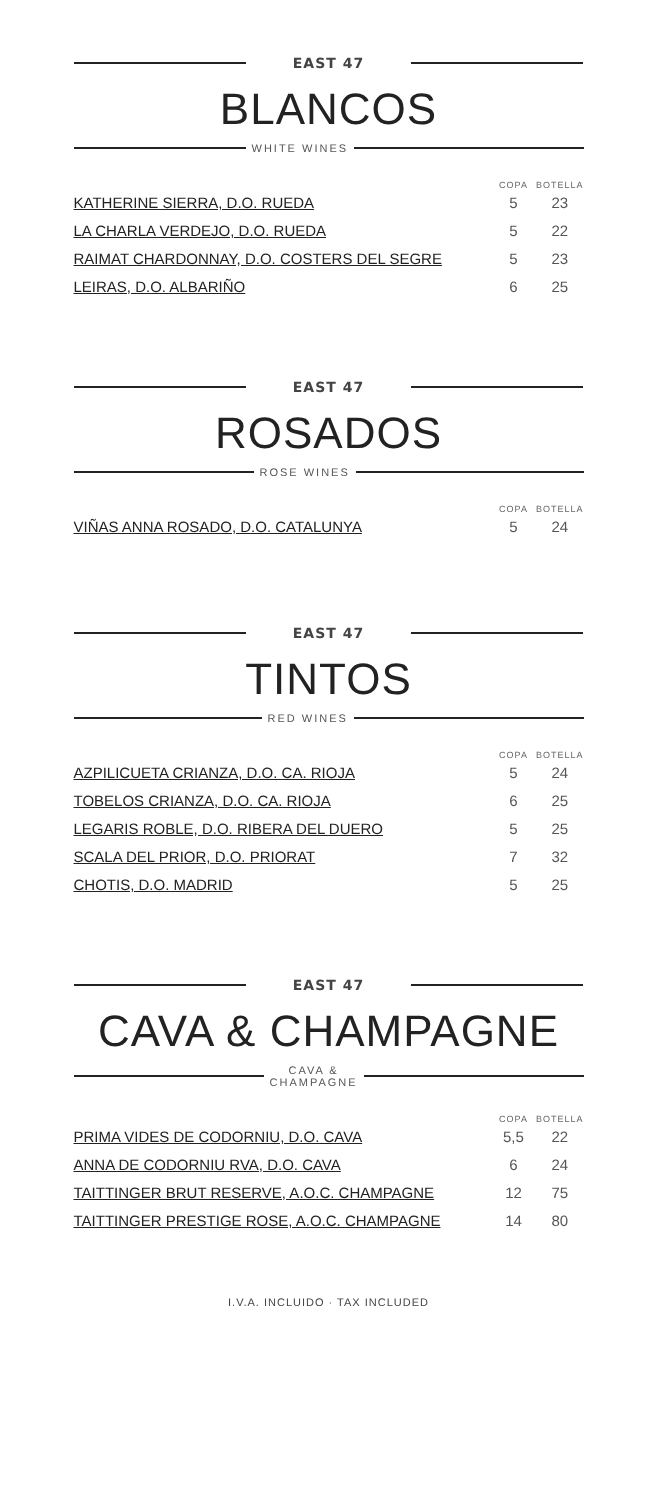EAST 47
BLANCOS
WHITE WINES
| | COPA | BOTELLA |
| --- | --- | --- |
| KATHERINE SIERRA, D.O. RUEDA | 5 | 23 |
| LA CHARLA VERDEJO, D.O. RUEDA | 5 | 22 |
| RAIMAT CHARDONNAY, D.O. COSTERS DEL SEGRE | 5 | 23 |
| LEIRAS, D.O. ALBARIÑO | 6 | 25 |
EAST 47
ROSADOS
ROSE WINES
| | COPA | BOTELLA |
| --- | --- | --- |
| VIÑAS ANNA ROSADO, D.O. CATALUNYA | 5 | 24 |
EAST 47
TINTOS
RED WINES
| | COPA | BOTELLA |
| --- | --- | --- |
| AZPILICUETA CRIANZA, D.O. CA. RIOJA | 5 | 24 |
| TOBELOS CRIANZA, D.O. CA. RIOJA | 6 | 25 |
| LEGARIS ROBLE, D.O. RIBERA DEL DUERO | 5 | 25 |
| SCALA DEL PRIOR, D.O. PRIORAT | 7 | 32 |
| CHOTIS, D.O. MADRID | 5 | 25 |
EAST 47
CAVA & CHAMPAGNE
CAVA &
CHAMPAGNE
| | COPA | BOTELLA |
| --- | --- | --- |
| PRIMA VIDES DE CODORNIU, D.O. CAVA | 5,5 | 22 |
| ANNA DE CODORNIU RVA, D.O. CAVA | 6 | 24 |
| TAITTINGER BRUT RESERVE, A.O.C. CHAMPAGNE | 12 | 75 |
| TAITTINGER PRESTIGE ROSE, A.O.C. CHAMPAGNE | 14 | 80 |
I.V.A. INCLUIDO · TAX INCLUDED